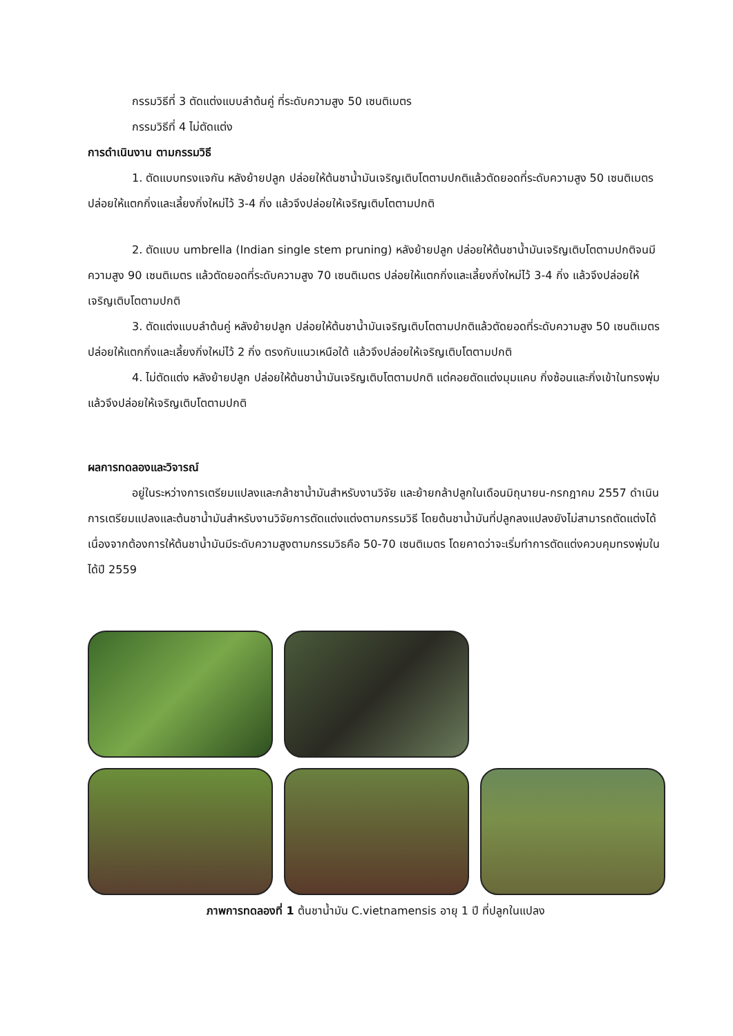กรรมวิธีที่ 3 ตัดแต่งแบบลำต้นคู่ ที่ระดับความสูง 50 เซนติเมตร
กรรมวิธีที่ 4 ไม่ตัดแต่ง
การดำเนินงาน ตามกรรมวิธี
1. ตัดแบบทรงแจกัน หลังย้ายปลูก ปล่อยให้ต้นชาน้ำมันเจริญเติบโตตามปกติแล้วตัดยอดที่ระดับความสูง 50 เซนติเมตร ปล่อยให้แตกกิ่งและเลี้ยงกิ่งใหม่ไว้ 3-4 กิ่ง แล้วจึงปล่อยให้เจริญเติบโตตามปกติ
2. ตัดแบบ umbrella (Indian single stem pruning) หลังย้ายปลูก ปล่อยให้ต้นชาน้ำมันเจริญเติบโตตามปกติจนมีความสูง 90 เซนติเมตร แล้วตัดยอดที่ระดับความสูง 70 เซนติเมตร ปล่อยให้แตกกิ่งและเลี้ยงกิ่งใหม่ไว้ 3-4 กิ่ง แล้วจึงปล่อยให้เจริญเติบโตตามปกติ
3. ตัดแต่งแบบลำต้นคู่ หลังย้ายปลูก ปล่อยให้ต้นชาน้ำมันเจริญเติบโตตามปกติแล้วตัดยอดที่ระดับความสูง 50 เซนติเมตร ปล่อยให้แตกกิ่งและเลี้ยงกิ่งใหม่ไว้ 2 กิ่ง ตรงกับแนวเหนือใต้ แล้วจึงปล่อยให้เจริญเติบโตตามปกติ
4. ไม่ตัดแต่ง หลังย้ายปลูก ปล่อยให้ต้นชาน้ำมันเจริญเติบโตตามปกติ แต่คอยตัดแต่งมุมแคบ กิ่งซ้อนและกิ่งเข้าในทรงพุ่ม แล้วจึงปล่อยให้เจริญเติบโตตามปกติ
ผลการทดลองและวิจารณ์
อยู่ในระหว่างการเตรียมแปลงและกล้าชาน้ำมันสำหรับงานวิจัย และย้ายกล้าปลูกในเดือนมิถุนายน-กรกฎาคม 2557 ดำเนินการเตรียมแปลงและต้นชาน้ำมันสำหรับงานวิจัยการตัดแต่งแต่งตามกรรมวิธี โดยต้นชาน้ำมันที่ปลูกลงแปลงยังไม่สามารถตัดแต่งได้ เนื่องจากต้องการให้ต้นชาน้ำมันมีระดับความสูงตามกรรมวิธคือ 50-70 เซนติเมตร โดยคาดว่าจะเริ่มทำการตัดแต่งควบคุมทรงพุ่มในได้ปี 2559
ภาพการทดลองที่ 1 ต้นชาน้ำมัน C.vietnamensis อายุ 1 ปี ที่ปลูกในแปลง